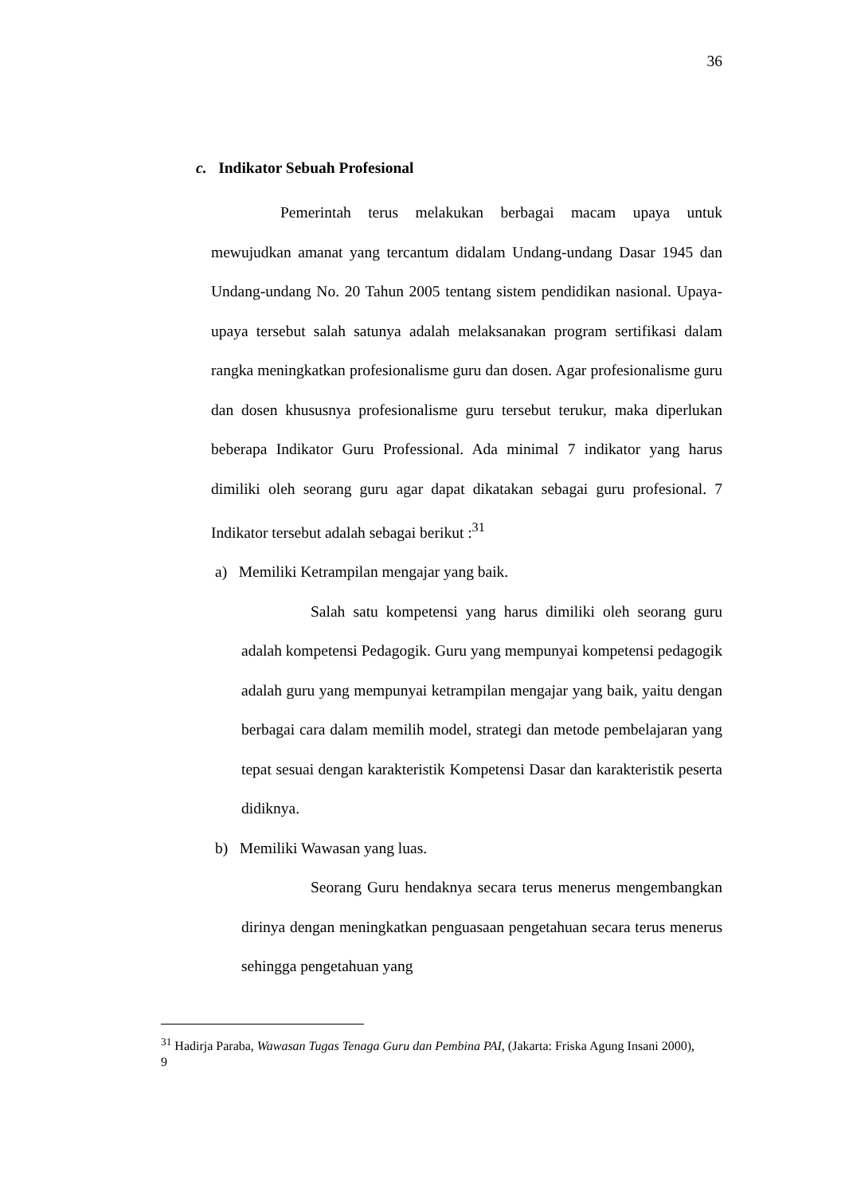36
c. Indikator Sebuah Profesional
Pemerintah terus melakukan berbagai macam upaya untuk mewujudkan amanat yang tercantum didalam Undang-undang Dasar 1945 dan Undang-undang No. 20 Tahun 2005 tentang sistem pendidikan nasional. Upaya-upaya tersebut salah satunya adalah melaksanakan program sertifikasi dalam rangka meningkatkan profesionalisme guru dan dosen. Agar profesionalisme guru dan dosen khususnya profesionalisme guru tersebut terukur, maka diperlukan beberapa Indikator Guru Professional. Ada minimal 7 indikator yang harus dimiliki oleh seorang guru agar dapat dikatakan sebagai guru profesional. 7 Indikator tersebut adalah sebagai berikut :<sup>31</sup>
a) Memiliki Ketrampilan mengajar yang baik.
Salah satu kompetensi yang harus dimiliki oleh seorang guru adalah kompetensi Pedagogik. Guru yang mempunyai kompetensi pedagogik adalah guru yang mempunyai ketrampilan mengajar yang baik, yaitu dengan berbagai cara dalam memilih model, strategi dan metode pembelajaran yang tepat sesuai dengan karakteristik Kompetensi Dasar dan karakteristik peserta didiknya.
b) Memiliki Wawasan yang luas.
Seorang Guru hendaknya secara terus menerus mengembangkan dirinya dengan meningkatkan penguasaan pengetahuan secara terus menerus sehingga pengetahuan yang
<sup>31</sup> Hadirja Paraba, Wawasan Tugas Tenaga Guru dan Pembina PAI, (Jakarta: Friska Agung Insani 2000), 9